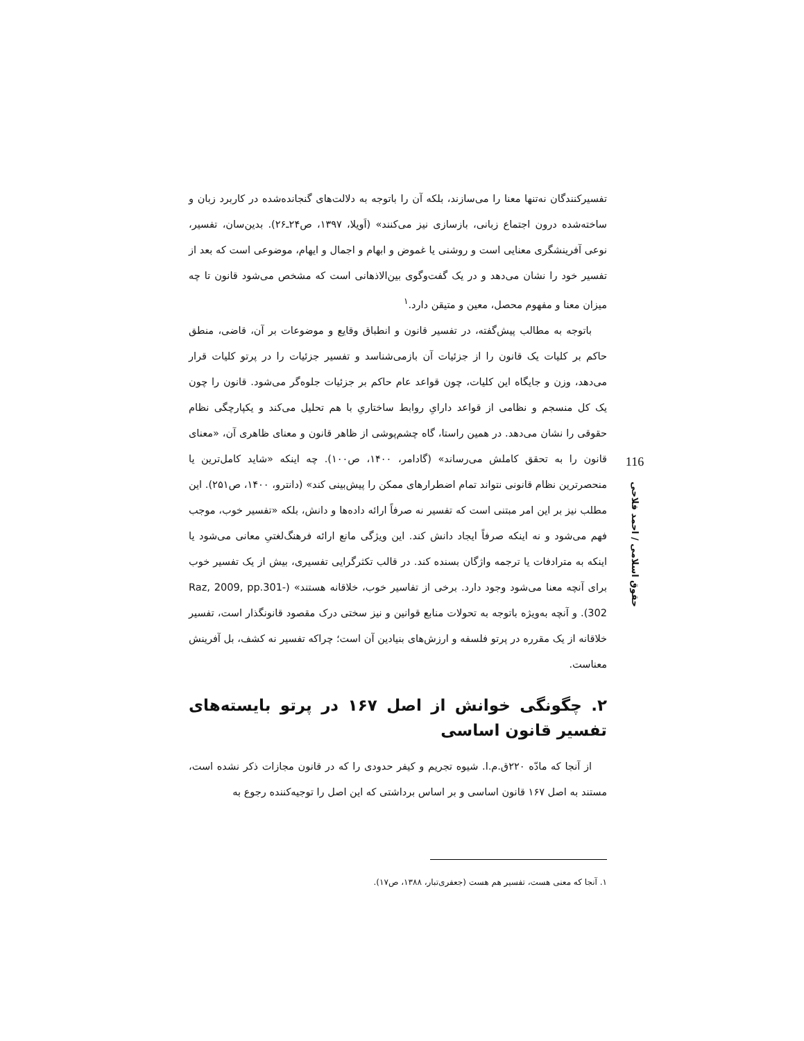تفسیرکنندگان نه‌تنها معنا را می‌سازند، بلکه آن را باتوجه به دلالت‌های گنجانده‌شده در کاربرد زبان و ساخته‌شده درون اجتماع زبانی، بازسازی نیز می‌کنند» (اَویلا، ۱۳۹۷، ص۲۴ـ۲۶). بدین‌سان، تفسیر، نوعی آفرینشگری معنایی است و روشنی یا غموض و ابهام و اجمال و ایهام، موضوعی است که بعد از تفسیر خود را نشان می‌دهد و در یک گفت‌وگوی بین‌الاذهانی است که مشخص می‌شود قانون تا چه میزان معنا و مفهوم محصل، معین و متیقن دارد.<sup>۱</sup>
باتوجه به مطالب پیش‌گفته، در تفسیر قانون و انطباق وقایع و موضوعات بر آن، قاضی، منطق حاکم بر کلیات یک قانون را از جزئیات آن بازمی‌شناسد و تفسیر جزئیات را در پرتو کلیات قرار می‌دهد، وزن و جایگاه این کلیات، چون قواعد عام حاکم بر جزئیات جلوه‌گر می‌شود. قانون را چون یک کل منسجم و نظامی از قواعد دارایِ روابط ساختاریِ با هم تحلیل می‌کند و یکپارچگی نظام حقوقی را نشان می‌دهد. در همین راستا، گاه چشم‌پوشی از ظاهر قانون و معنای ظاهری آن، «معنای قانون را به تحقق کاملش می‌رساند» (گادامر، ۱۴۰۰، ص۱۰۰). چه اینکه «شاید کامل‌ترین یا منحصرترین نظام قانونی نتواند تمام اضطرارهای ممکن را پیش‌بینی کند» (دانترو، ۱۴۰۰، ص۲۵۱). این مطلب نیز بر این امر مبتنی است که تفسیر نه صرفاً ارائه داده‌ها و دانش، بلکه «تفسیر خوب، موجب فهم می‌شود و نه اینکه صرفاً ایجاد دانش کند. این ویژگی مانع ارائه فرهنگ‌لغتیِ معانی می‌شود یا اینکه به مترادفات یا ترجمه واژگان بسنده کند. در قالب تکثرگرایی تفسیری، بیش از یک تفسیر خوب برای آنچه معنا می‌شود وجود دارد. برخی از تفاسیر خوب، خلاقانه هستند» (Raz, 2009, pp.301-302). و آنچه به‌ویژه باتوجه به تحولات منابع قوانین و نیز سختی درک مقصود قانونگذار است، تفسیر خلاقانه از یک مقرره در پرتو فلسفه و ارزش‌های بنیادین آن است؛ چراکه تفسیر نه کشف، بل آفرینش معناست.
۲. چگونگی خوانش از اصل ۱۶۷ در پرتو بایسته‌های تفسیر قانون اساسی
از آنجا که مادّه ۲۲۰ق.م.ا. شیوه تجریم و کیفر حدودی را که در قانون مجازات ذکر نشده است، مستند به اصل ۱۶۷ قانون اساسی و بر اساس برداشتی که این اصل را توجیه‌کننده رجوع به
۱. آنجا که معنی هست، تفسیر هم هست (جعفری‌تبار، ۱۳۸۸، ص۱۷).
116
حقوق اسلامی / احمد فلاحی